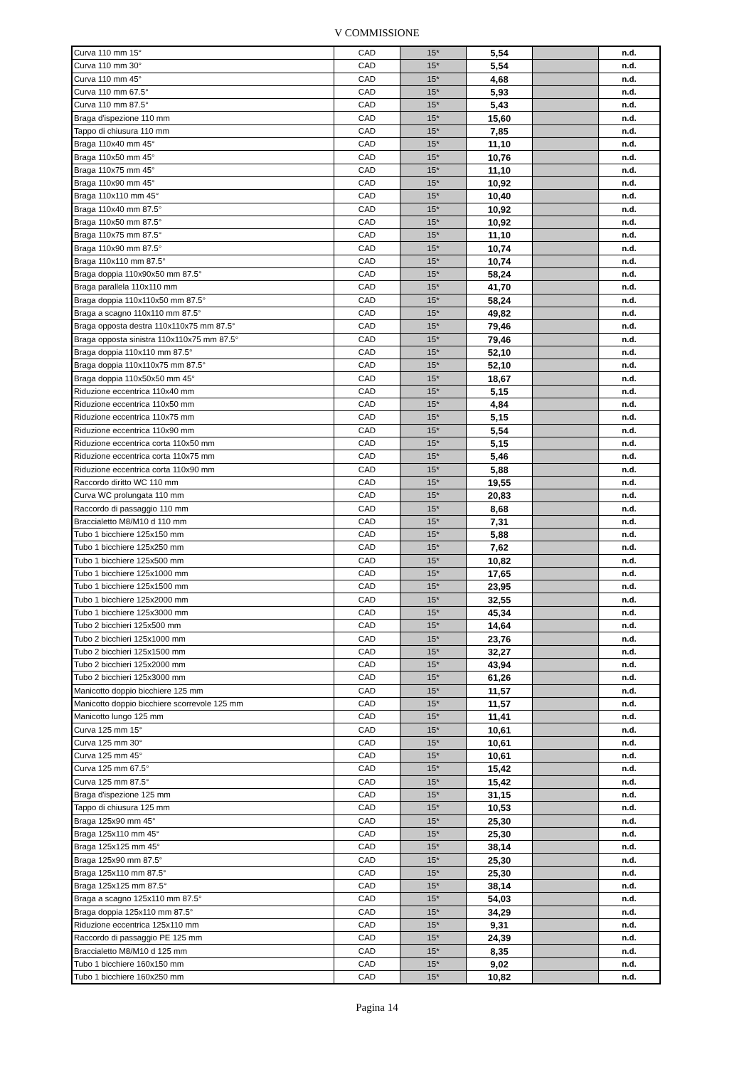V COMMISSIONE
| Curva 110 mm 15° | CAD | 15* | 5,54 | | n.d. |
| Curva 110 mm 30° | CAD | 15* | 5,54 | | n.d. |
| Curva 110 mm 45° | CAD | 15* | 4,68 | | n.d. |
| Curva 110 mm 67.5° | CAD | 15* | 5,93 | | n.d. |
| Curva 110 mm 87.5° | CAD | 15* | 5,43 | | n.d. |
| Braga d'ispezione 110 mm | CAD | 15* | 15,60 | | n.d. |
| Tappo di chiusura 110 mm | CAD | 15* | 7,85 | | n.d. |
| Braga 110x40 mm 45° | CAD | 15* | 11,10 | | n.d. |
| Braga 110x50 mm 45° | CAD | 15* | 10,76 | | n.d. |
| Braga 110x75 mm 45° | CAD | 15* | 11,10 | | n.d. |
| Braga 110x90 mm 45° | CAD | 15* | 10,92 | | n.d. |
| Braga 110x110 mm 45° | CAD | 15* | 10,40 | | n.d. |
| Braga 110x40 mm 87.5° | CAD | 15* | 10,92 | | n.d. |
| Braga 110x50 mm 87.5° | CAD | 15* | 10,92 | | n.d. |
| Braga 110x75 mm 87.5° | CAD | 15* | 11,10 | | n.d. |
| Braga 110x90 mm 87.5° | CAD | 15* | 10,74 | | n.d. |
| Braga 110x110 mm 87.5° | CAD | 15* | 10,74 | | n.d. |
| Braga doppia 110x90x50 mm 87.5° | CAD | 15* | 58,24 | | n.d. |
| Braga parallela 110x110 mm | CAD | 15* | 41,70 | | n.d. |
| Braga doppia 110x110x50 mm 87.5° | CAD | 15* | 58,24 | | n.d. |
| Braga a scagno 110x110 mm 87.5° | CAD | 15* | 49,82 | | n.d. |
| Braga opposta destra 110x110x75 mm 87.5° | CAD | 15* | 79,46 | | n.d. |
| Braga opposta sinistra 110x110x75 mm 87.5° | CAD | 15* | 79,46 | | n.d. |
| Braga doppia 110x110 mm 87.5° | CAD | 15* | 52,10 | | n.d. |
| Braga doppia 110x110x75 mm 87.5° | CAD | 15* | 52,10 | | n.d. |
| Braga doppia 110x50x50 mm 45° | CAD | 15* | 18,67 | | n.d. |
| Riduzione eccentrica 110x40 mm | CAD | 15* | 5,15 | | n.d. |
| Riduzione eccentrica 110x50 mm | CAD | 15* | 4,84 | | n.d. |
| Riduzione eccentrica 110x75 mm | CAD | 15* | 5,15 | | n.d. |
| Riduzione eccentrica 110x90 mm | CAD | 15* | 5,54 | | n.d. |
| Riduzione eccentrica corta 110x50 mm | CAD | 15* | 5,15 | | n.d. |
| Riduzione eccentrica corta 110x75 mm | CAD | 15* | 5,46 | | n.d. |
| Riduzione eccentrica corta 110x90 mm | CAD | 15* | 5,88 | | n.d. |
| Raccordo diritto WC 110 mm | CAD | 15* | 19,55 | | n.d. |
| Curva WC prolungata 110 mm | CAD | 15* | 20,83 | | n.d. |
| Raccordo di passaggio 110 mm | CAD | 15* | 8,68 | | n.d. |
| Braccialetto M8/M10 d 110 mm | CAD | 15* | 7,31 | | n.d. |
| Tubo 1 bicchiere 125x150 mm | CAD | 15* | 5,88 | | n.d. |
| Tubo 1 bicchiere 125x250 mm | CAD | 15* | 7,62 | | n.d. |
| Tubo 1 bicchiere 125x500 mm | CAD | 15* | 10,82 | | n.d. |
| Tubo 1 bicchiere 125x1000 mm | CAD | 15* | 17,65 | | n.d. |
| Tubo 1 bicchiere 125x1500 mm | CAD | 15* | 23,95 | | n.d. |
| Tubo 1 bicchiere 125x2000 mm | CAD | 15* | 32,55 | | n.d. |
| Tubo 1 bicchiere 125x3000 mm | CAD | 15* | 45,34 | | n.d. |
| Tubo 2 bicchieri 125x500 mm | CAD | 15* | 14,64 | | n.d. |
| Tubo 2 bicchieri 125x1000 mm | CAD | 15* | 23,76 | | n.d. |
| Tubo 2 bicchieri 125x1500 mm | CAD | 15* | 32,27 | | n.d. |
| Tubo 2 bicchieri 125x2000 mm | CAD | 15* | 43,94 | | n.d. |
| Tubo 2 bicchieri 125x3000 mm | CAD | 15* | 61,26 | | n.d. |
| Manicotto doppio bicchiere 125 mm | CAD | 15* | 11,57 | | n.d. |
| Manicotto doppio bicchiere scorrevole 125 mm | CAD | 15* | 11,57 | | n.d. |
| Manicotto lungo 125 mm | CAD | 15* | 11,41 | | n.d. |
| Curva 125 mm 15° | CAD | 15* | 10,61 | | n.d. |
| Curva 125 mm 30° | CAD | 15* | 10,61 | | n.d. |
| Curva 125 mm 45° | CAD | 15* | 10,61 | | n.d. |
| Curva 125 mm 67.5° | CAD | 15* | 15,42 | | n.d. |
| Curva 125 mm 87.5° | CAD | 15* | 15,42 | | n.d. |
| Braga d'ispezione 125 mm | CAD | 15* | 31,15 | | n.d. |
| Tappo di chiusura 125 mm | CAD | 15* | 10,53 | | n.d. |
| Braga 125x90 mm 45° | CAD | 15* | 25,30 | | n.d. |
| Braga 125x110 mm 45° | CAD | 15* | 25,30 | | n.d. |
| Braga 125x125 mm 45° | CAD | 15* | 38,14 | | n.d. |
| Braga 125x90 mm 87.5° | CAD | 15* | 25,30 | | n.d. |
| Braga 125x110 mm 87.5° | CAD | 15* | 25,30 | | n.d. |
| Braga 125x125 mm 87.5° | CAD | 15* | 38,14 | | n.d. |
| Braga a scagno 125x110 mm 87.5° | CAD | 15* | 54,03 | | n.d. |
| Braga doppia 125x110 mm 87.5° | CAD | 15* | 34,29 | | n.d. |
| Riduzione eccentrica 125x110 mm | CAD | 15* | 9,31 | | n.d. |
| Raccordo di passaggio PE 125 mm | CAD | 15* | 24,39 | | n.d. |
| Braccialetto M8/M10 d 125 mm | CAD | 15* | 8,35 | | n.d. |
| Tubo 1 bicchiere 160x150 mm | CAD | 15* | 9,02 | | n.d. |
| Tubo 1 bicchiere 160x250 mm | CAD | 15* | 10,82 | | n.d. |
Pagina 14